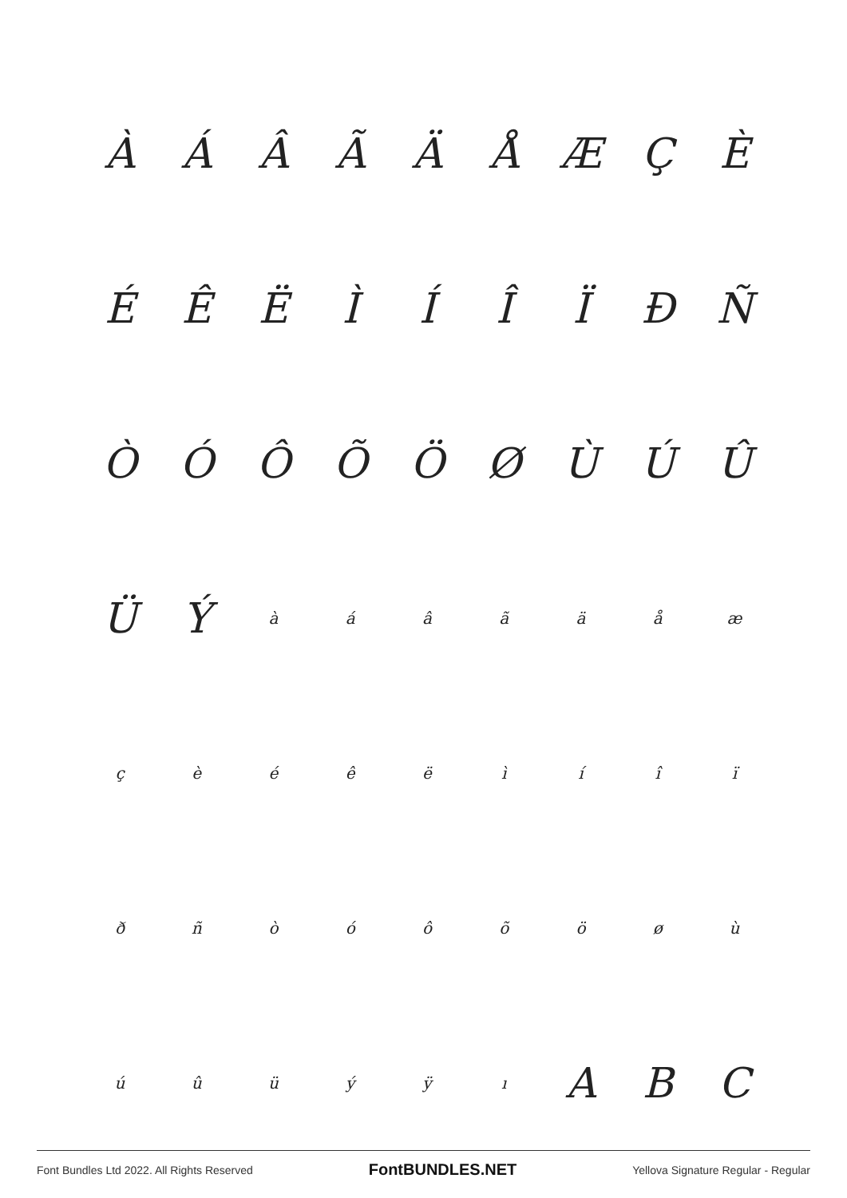À Á Â Ã Ä Å Æ Ç È
É Ê Ë Ì Í Î Ï Ð Ñ
Ò Ó Ô Õ Ö Ø Ù Ú Û
Ü Ý à á â ã ä å æ
ç è é ê ë ì í î ï
ð ñ ò ó ô õ ö ø ù
ú û ü ý ÿ ı A B C
Font Bundles Ltd 2022. All Rights Reserved FontBUNDLES.NET Yellova Signature Regular - Regular